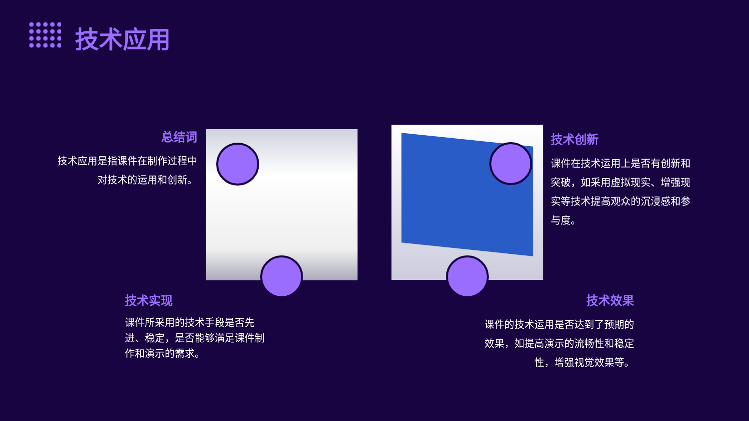技术应用
总结词
技术应用是指课件在制作过程中对技术的运用和创新。
技术创新
课件在技术运用上是否有创新和突破，如采用虚拟现实、增强现实等技术提高观众的沉浸感和参与度。
技术实现
课件所采用的技术手段是否先进、稳定，是否能够满足课件制作和演示的需求。
技术效果
课件的技术运用是否达到了预期的效果，如提高演示的流畅性和稳定性，增强视觉效果等。